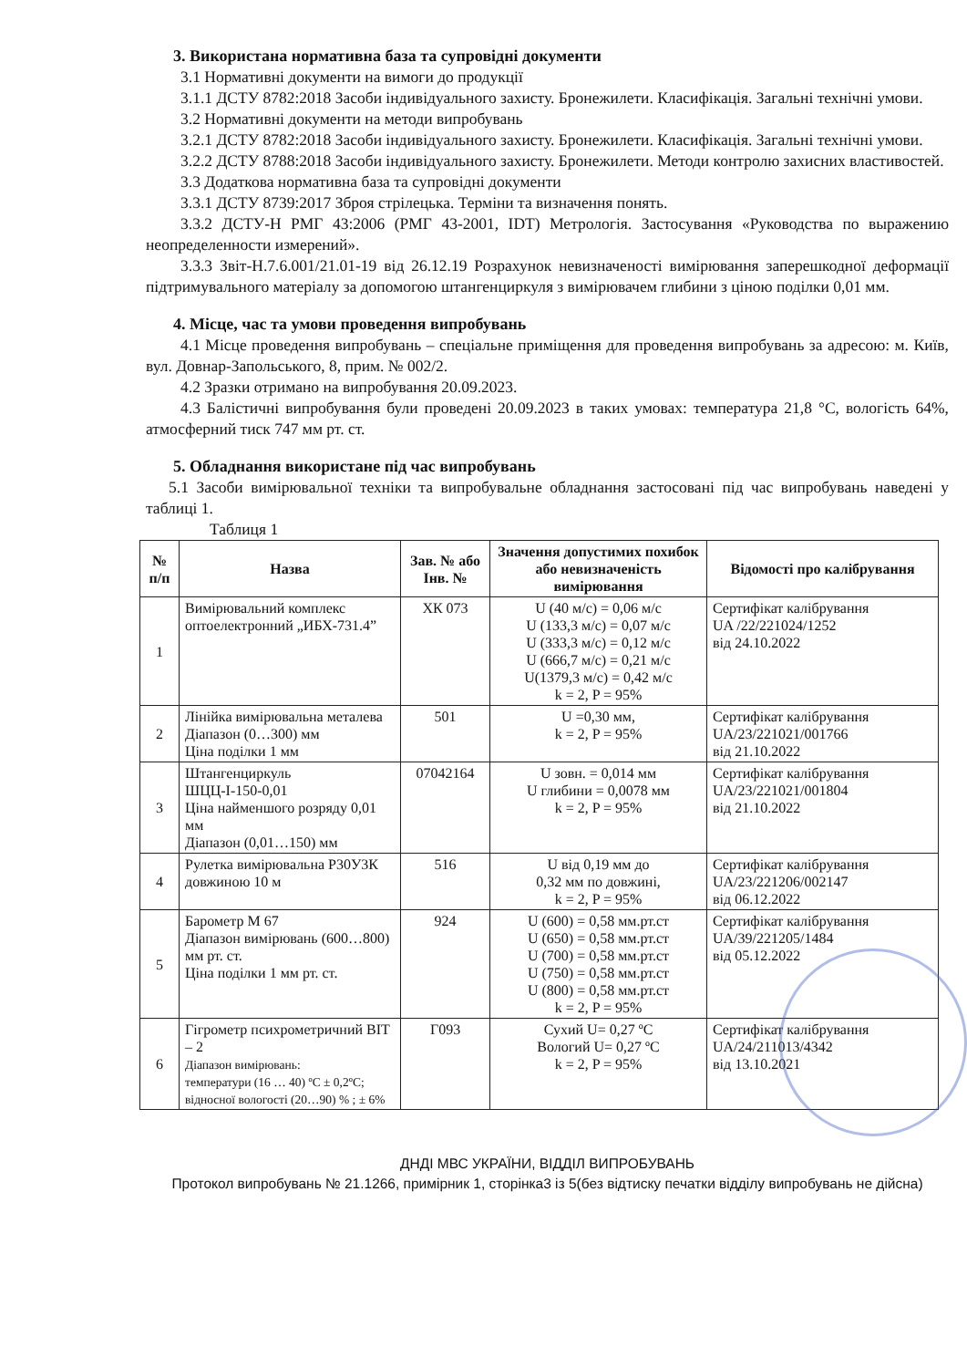3. Використана нормативна база та супровідні документи
3.1 Нормативні документи на вимоги до продукції
3.1.1 ДСТУ 8782:2018 Засоби індивідуального захисту. Бронежилети. Класифікація. Загальні технічні умови.
3.2 Нормативні документи на методи випробувань
3.2.1 ДСТУ 8782:2018 Засоби індивідуального захисту. Бронежилети. Класифікація. Загальні технічні умови.
3.2.2 ДСТУ 8788:2018 Засоби індивідуального захисту. Бронежилети. Методи контролю захисних властивостей.
3.3 Додаткова нормативна база та супровідні документи
3.3.1 ДСТУ 8739:2017 Зброя стрілецька. Терміни та визначення понять.
3.3.2 ДСТУ-Н РМГ 43:2006 (РМГ 43-2001, IDT) Метрологія. Застосування «Руководства по выражению неопределенности измерений».
3.3.3 Звіт-Н.7.6.001/21.01-19 від 26.12.19 Розрахунок невизначеності вимірювання заперешкодної деформації підтримувального матеріалу за допомогою штангенциркуля з вимірювачем глибини з ціною поділки 0,01 мм.
4. Місце, час та умови проведення випробувань
4.1 Місце проведення випробувань – спеціальне приміщення для проведення випробувань за адресою: м. Київ, вул. Довнар-Запольського, 8, прим. № 002/2.
4.2 Зразки отримано на випробування 20.09.2023.
4.3 Балістичні випробування були проведені 20.09.2023 в таких умовах: температура 21,8 °С, вологість 64%, атмосферний тиск 747 мм рт. ст.
5. Обладнання використане під час випробувань
5.1 Засоби вимірювальної техніки та випробувальне обладнання застосовані під час випробувань наведені у таблиці 1.
Таблиця 1
| № п/п | Назва | Зав. № або Інв. № | Значення допустимих похибок або невизначеність вимірювання | Відомості про калібрування |
| --- | --- | --- | --- | --- |
| 1 | Вимірювальний комплекс оптоелектронний „ИБХ-731.4” | ХК 073 | U (40 м/с) = 0,06 м/с U (133,3 м/с) = 0,07 м/с U (333,3 м/с) = 0,12 м/с U (666,7 м/с) = 0,21 м/с U(1379,3 м/с) = 0,42 м/с k = 2, P = 95% | Сертифікат калібрування UA /22/221024/1252 від 24.10.2022 |
| 2 | Лінійка вимірювальна металева Діапазон (0…300) мм Ціна поділки 1 мм | 501 | U =0,30 мм, k = 2, P = 95% | Сертифікат калібрування UA/23/221021/001766 від 21.10.2022 |
| 3 | Штангенциркуль ШЦЦ-І-150-0,01 Ціна найменшого розряду 0,01 мм Діапазон (0,01…150) мм | 07042164 | U зовн. = 0,014 мм U глибини = 0,0078 мм k = 2, P = 95% | Сертифікат калібрування UA/23/221021/001804 від 21.10.2022 |
| 4 | Рулетка вимірювальна Р30У3К довжиною 10 м | 516 | U від 0,19 мм до 0,32 мм по довжині, k = 2, P = 95% | Сертифікат калібрування UA/23/221206/002147 від 06.12.2022 |
| 5 | Барометр М 67 Діапазон вимірювань (600…800) мм рт. ст. Ціна поділки 1 мм рт. ст. | 924 | U (600) = 0,58 мм.рт.ст U (650) = 0,58 мм.рт.ст U (700) = 0,58 мм.рт.ст U (750) = 0,58 мм.рт.ст U (800) = 0,58 мм.рт.ст k = 2, P = 95% | Сертифікат калібрування UA/39/221205/1484 від 05.12.2022 |
| 6 | Гігрометр психрометричний ВІТ – 2 Діапазон вимірювань: температури (16 … 40) ºС ± 0,2ºС; відносної вологості (20…90) % ; ± 6% | Г093 | Сухий U= 0,27 ºС Вологий U= 0,27 ºС k = 2, P = 95% | Сертифікат калібрування UA/24/211013/4342 від 13.10.2021 |
ДНДІ МВС УКРАЇНИ, ВІДДІЛ ВИПРОБУВАНЬ
Протокол випробувань № 21.1266, примірник 1, сторінка3 із 5(без відтиску печатки відділу випробувань не дійсна)